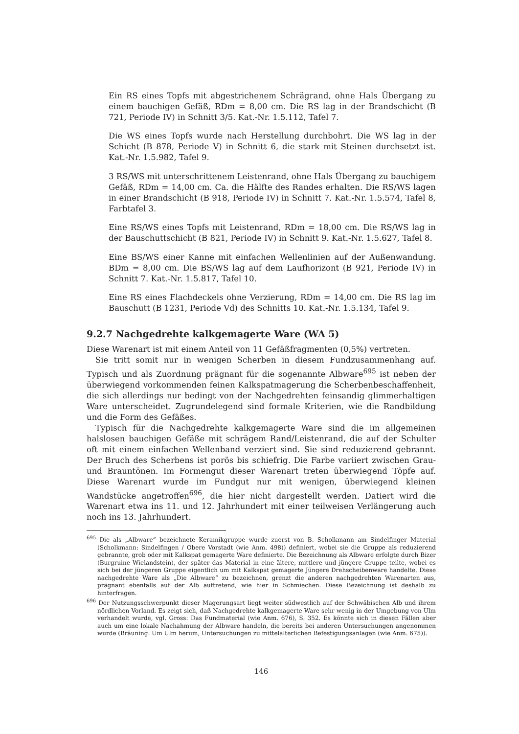Ein RS eines Topfs mit abgestrichenem Schrägrand, ohne Hals Übergang zu einem bauchigen Gefäß, RDm = 8,00 cm. Die RS lag in der Brandschicht (B 721, Periode IV) in Schnitt 3/5. Kat.-Nr. 1.5.112, Tafel 7.
Die WS eines Topfs wurde nach Herstellung durchbohrt. Die WS lag in der Schicht (B 878, Periode V) in Schnitt 6, die stark mit Steinen durchsetzt ist. Kat.-Nr. 1.5.982, Tafel 9.
3 RS/WS mit unterschrittenem Leistenrand, ohne Hals Übergang zu bauchigem Gefäß, RDm = 14,00 cm. Ca. die Hälfte des Randes erhalten. Die RS/WS lagen in einer Brandschicht (B 918, Periode IV) in Schnitt 7. Kat.-Nr. 1.5.574, Tafel 8, Farbtafel 3.
Eine RS/WS eines Topfs mit Leistenrand, RDm = 18,00 cm. Die RS/WS lag in der Bauschuttschicht (B 821, Periode IV) in Schnitt 9. Kat.-Nr. 1.5.627, Tafel 8.
Eine BS/WS einer Kanne mit einfachen Wellenlinien auf der Außenwandung. BDm = 8,00 cm. Die BS/WS lag auf dem Laufhorizont (B 921, Periode IV) in Schnitt 7. Kat.-Nr. 1.5.817, Tafel 10.
Eine RS eines Flachdeckels ohne Verzierung, RDm = 14,00 cm. Die RS lag im Bauschutt (B 1231, Periode Vd) des Schnitts 10. Kat.-Nr. 1.5.134, Tafel 9.
9.2.7 Nachgedrehte kalkgemagerte Ware (WA 5)
Diese Warenart ist mit einem Anteil von 11 Gefäßfragmenten (0,5%) vertreten.
Sie tritt somit nur in wenigen Scherben in diesem Fundzusammenhang auf. Typisch und als Zuordnung prägnant für die sogenannte Albware<sup>695</sup> ist neben der überwiegend vorkommenden feinen Kalkspatmagerung die Scherbenbeschaffenheit, die sich allerdings nur bedingt von der Nachgedrehten feinsandig glimmerhaltigen Ware unterscheidet. Zugrundelegend sind formale Kriterien, wie die Randbildung und die Form des Gefäßes.
Typisch für die Nachgedrehte kalkgemagerte Ware sind die im allgemeinen halslosen bauchigen Gefäße mit schrägem Rand/Leistenrand, die auf der Schulter oft mit einem einfachen Wellenband verziert sind. Sie sind reduzierend gebrannt. Der Bruch des Scherbens ist porös bis schiefrig. Die Farbe variiert zwischen Grau- und Brauntönen. Im Formengut dieser Warenart treten überwiegend Töpfe auf. Diese Warenart wurde im Fundgut nur mit wenigen, überwiegend kleinen Wandstücke angetroffen<sup>696</sup>, die hier nicht dargestellt werden. Datiert wird die Warenart etwa ins 11. und 12. Jahrhundert mit einer teilweisen Verlängerung auch noch ins 13. Jahrhundert.
<sup>695</sup> Die als „Albware“ bezeichnete Keramikgruppe wurde zuerst von B. Scholkmann am Sindelfinger Material (Scholkmann: Sindelfingen / Obere Vorstadt (wie Anm. 498)) definiert, wobei sie die Gruppe als reduzierend gebrannte, grob oder mit Kalkspat gemagerte Ware definierte. Die Bezeichnung als Albware erfolgte durch Bizer (Burgruine Wielandstein), der später das Material in eine ältere, mittlere und jüngere Gruppe teilte, wobei es sich bei der jüngeren Gruppe eigentlich um mit Kalkspat gemagerte Jüngere Drehscheibenware handelte. Diese nachgedrehte Ware als „Die Albware“ zu bezeichnen, grenzt die anderen nachgedrehten Warenarten aus, prägnant ebenfalls auf der Alb auftretend, wie hier in Schmiechen. Diese Bezeichnung ist deshalb zu hinterfragen.
<sup>696</sup> Der Nutzungsschwerpunkt dieser Magerungsart liegt weiter südwestlich auf der Schwäbischen Alb und ihrem nördlichen Vorland. Es zeigt sich, daß Nachgedrehte kalkgemagerte Ware sehr wenig in der Umgebung von Ulm verhandelt wurde, vgl. Gross: Das Fundmaterial (wie Anm. 676), S. 352. Es könnte sich in diesen Fällen aber auch um eine lokale Nachahmung der Albware handeln, die bereits bei anderen Untersuchungen angenommen wurde (Bräuning: Um Ulm herum, Untersuchungen zu mittelalterlichen Befestigungsanlagen (wie Anm. 675)).
146